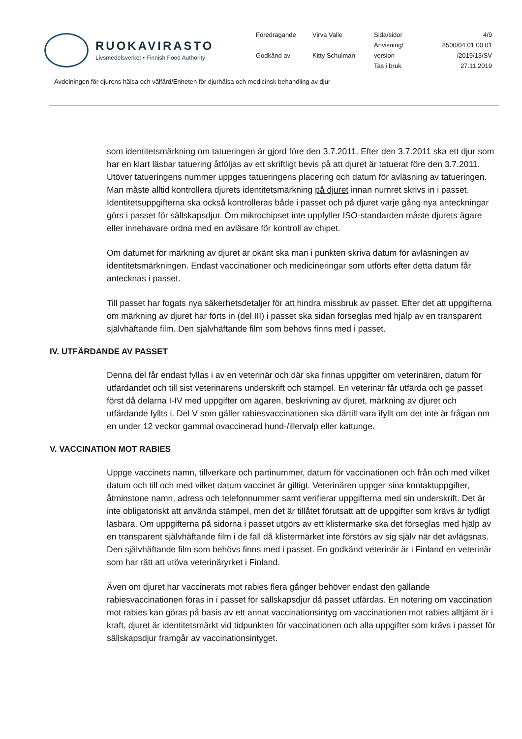RUOKAVIRASTO
Livsmedelsverket • Finnish Food Authority
| Föredragande | Virva Valle | Sida/sidor | 4/9 |
| | | Anvisning/ | 8500/04.01.00.01 |
| Godkänd av | Kitty Schulman | version | /2019/13/SV |
| | | Tas i bruk | 27.11.2019 |
Avdelningen för djurens hälsa och välfärd/Enheten för djurhälsa och medicinsk behandling av djur
som identitetsmärkning om tatueringen är gjord före den 3.7.2011. Efter den 3.7.2011 ska ett djur som har en klart läsbar tatuering åtföljas av ett skriftligt bevis på att djuret är tatuerat före den 3.7.2011. Utöver tatueringens nummer uppges tatueringens placering och datum för avläsning av tatueringen. Man måste alltid kontrollera djurets identitetsmärkning på djuret innan numret skrivs in i passet. Identitetsuppgifterna ska också kontrolleras både i passet och på djuret varje gång nya anteckningar görs i passet för sällskapsdjur. Om mikrochipset inte uppfyller ISO-standarden måste djurets ägare eller innehavare ordna med en avläsare för kontroll av chipet.
Om datumet för märkning av djuret är okänt ska man i punkten skriva datum för avläsningen av identitetsmärkningen. Endast vaccinationer och medicineringar som utförts efter detta datum får antecknas i passet.
Till passet har fogats nya säkerhetsdetaljer för att hindra missbruk av passet. Efter det att uppgifterna om märkning av djuret har förts in (del III) i passet ska sidan förseglas med hjälp av en transparent självhäftande film. Den självhäftande film som behövs finns med i passet.
IV. UTFÄRDANDE AV PASSET
Denna del får endast fyllas i av en veterinär och där ska finnas uppgifter om veterinären, datum för utfärdandet och till sist veterinärens underskrift och stämpel. En veterinär får utfärda och ge passet först då delarna I-IV med uppgifter om ägaren, beskrivning av djuret, märkning av djuret och utfärdande fyllts i. Del V som gäller rabiesvaccinationen ska därtill vara ifyllt om det inte är frågan om en under 12 veckor gammal ovaccinerad hund-/illervalp eller kattunge.
V. VACCINATION MOT RABIES
Uppge vaccinets namn, tillverkare och partinummer, datum för vaccinationen och från och med vilket datum och till och med vilket datum vaccinet är giltigt. Veterinären uppger sina kontaktuppgifter, åtminstone namn, adress och telefonnummer samt verifierar uppgifterna med sin underskrift. Det är inte obligatoriskt att använda stämpel, men det är tillåtet förutsatt att de uppgifter som krävs är tydligt läsbara. Om uppgifterna på sidorna i passet utgörs av ett klistermärke ska det förseglas med hjälp av en transparent självhäftande film i de fall då klistermärket inte förstörs av sig själv när det avlägsnas. Den självhäftande film som behövs finns med i passet. En godkänd veterinär är i Finland en veterinär som har rätt att utöva veterinäryrket i Finland.
Även om djuret har vaccinerats mot rabies flera gånger behöver endast den gällande rabiesvaccinationen föras in i passet för sällskapsdjur då passet utfärdas. En notering om vaccination mot rabies kan göras på basis av ett annat vaccinationsintyg om vaccinationen mot rabies alltjämt är i kraft, djuret är identitetsmärkt vid tidpunkten för vaccinationen och alla uppgifter som krävs i passet för sällskapsdjur framgår av vaccinationsintyget.